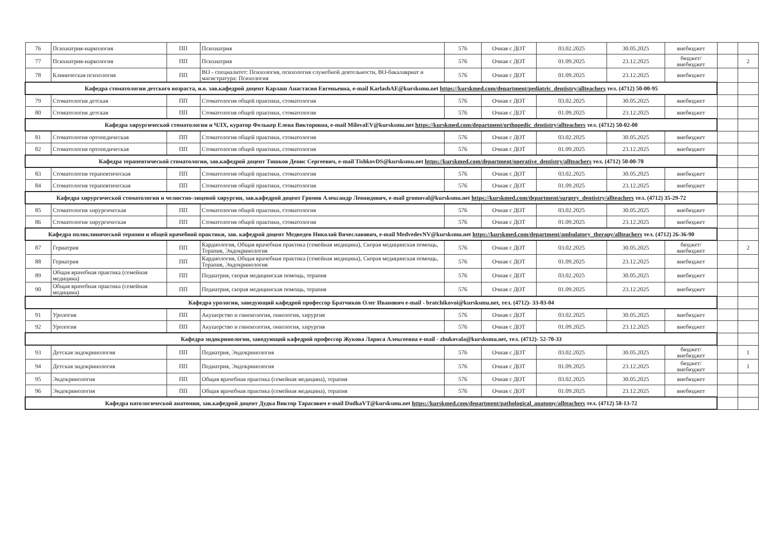| 76 | Психиатрия-наркология | ПП | Психиатрия | 576 | Очная с ДОТ | 03.02.2025 | 30.05.2025 | внебюджет | | |
| 77 | Психиатрия-наркология | ПП | Психиатрия | 576 | Очная с ДОТ | 01.09.2025 | 23.12.2025 | бюджет/ внебюджет | | 2 |
| 78 | Клиническая психология | ПП | ВО - специалитет: Психология, психология служебной деятельности, ВО-бакалавриат и магистратура: Психология | 576 | Очная с ДОТ | 01.09.2025 | 23.12.2025 | внебюджет | | |
| Кафедра стоматологии детского возраста, и.о. зав.кафедрой доцент Карлаш Анастасия Евгеньевна, e-mail KarlashAE@kursksmu.net https://kurskmed.com/department/pediatric_dentistry/allteachers тел. (4712) 50-00-95 | | | | | | | | | | |
| 79 | Стоматология детская | ПП | Стоматология общей практики, стоматология | 576 | Очная с ДОТ | 03.02.2025 | 30.05.2025 | внебюджет | | |
| 80 | Стоматология детская | ПП | Стоматология общей практики, стоматология | 576 | Очная с ДОТ | 01.09.2025 | 23.12.2025 | внебюджет | | |
| Кафедра хирургической стоматологии и ЧЛХ, куратор Фелькер Елена Викторовна, e-mail MilovaEV@kursksmu.net https://kurskmed.com/department/orthopedic_dentistry/allteachers тел. (4712) 50-02-00 | | | | | | | | | | |
| 81 | Стоматология ортопедическая | ПП | Стоматология общей практики, стоматология | 576 | Очная с ДОТ | 03.02.2025 | 30.05.2025 | внебюджет | | |
| 82 | Стоматология ортопедическая | ПП | Стоматология общей практики, стоматология | 576 | Очная с ДОТ | 01.09.2025 | 23.12.2025 | внебюджет | | |
| Кафедра терапевтической стоматологии, зав.кафедрой доцент Тишков Денис Сергеевич, e-mail TishkovDS@kursksmu.net https://kurskmed.com/department/operative_dentistry/allteachers тел. (4712) 50-00-78 | | | | | | | | | | |
| 83 | Стоматология терапевтическая | ПП | Стоматология общей практики, стоматология | 576 | Очная с ДОТ | 03.02.2025 | 30.05.2025 | внебюджет | | |
| 84 | Стоматология терапевтическая | ПП | Стоматология общей практики, стоматология | 576 | Очная с ДОТ | 01.09.2025 | 23.12.2025 | внебюджет | | |
| Кафедра хирургической стоматологии и челюстно-лицевой хирургии, зав.кафедрой доцент Громов Александр Леонидович, e-mail gromoval@kursksmu.net https://kurskmed.com/department/surgery_dentistry/allteachers тел. (4712) 35-29-72 | | | | | | | | | | |
| 85 | Стоматология хирургическая | ПП | Стоматология общей практики, стоматология | 576 | Очная с ДОТ | 03.02.2025 | 30.05.2025 | внебюджет | | |
| 86 | Стоматология хирургическая | ПП | Стоматология общей практики, стоматология | 576 | Очная с ДОТ | 01.09.2025 | 23.12.2025 | внебюджет | | |
| Кафедра поликлинической терапии и общей врачебной практики, зав. кафедрой доцент Медведев Николай Вячеславович, e-mail MedvedevNV@kursksmu.net https://kurskmed.com/department/ambulatory_therapy/allteachers тел. (4712) 26-36-90 | | | | | | | | | | |
| 87 | Гериатрия | ПП | Кардиология, Общая врачебная практика (семейная медицина), Скорая медицинская помощь, Терапия, Эндокринология | 576 | Очная с ДОТ | 03.02.2025 | 30.05.2025 | бюджет/ внебюджет | | 2 |
| 88 | Гериатрия | ПП | Кардиология, Общая врачебная практика (семейная медицина), Скорая медицинская помощь, Терапия, Эндокринология | 576 | Очная с ДОТ | 01.09.2025 | 23.12.2025 | внебюджет | | |
| 89 | Общая врачебная практика (семейная медицина) | ПП | Педиатрия, скорая медицинская помощь, терапия | 576 | Очная с ДОТ | 03.02.2025 | 30.05.2025 | внебюджет | | |
| 90 | Общая врачебная практика (семейная медицина) | ПП | Педиатрия, скорая медицинская помощь, терапия | 576 | Очная с ДОТ | 01.09.2025 | 23.12.2025 | внебюджет | | |
| Кафедра урологии, заведующий кафедрой профессор Братчиков Олег Иванович e-mail - bratchikovoi@kursksmu.net, тел. (4712)- 33-03-04 | | | | | | | | | | |
| 91 | Урология | ПП | Акушерство и гинекология, онкология, хирургия | 576 | Очная с ДОТ | 03.02.2025 | 30.05.2025 | внебюджет | | |
| 92 | Урология | ПП | Акушерство и гинекология, онкология, хирургия | 576 | Очная с ДОТ | 01.09.2025 | 23.12.2025 | внебюджет | | |
| Кафедра эндокринологии, заведующий кафедрой профессор Жукова Лариса Алексеевна e-mail - zhukovala@kursksmu.net, тел. (4712)- 52-70-33 | | | | | | | | | | |
| 93 | Детская эндокринология | ПП | Педиатрия, Эндокринология | 576 | Очная с ДОТ | 03.02.2025 | 30.05.2025 | бюджет/ внебюджет | | 1 |
| 94 | Детская эндокринология | ПП | Педиатрия, Эндокринология | 576 | Очная с ДОТ | 01.09.2025 | 23.12.2025 | бюджет/ внебюджет | | 1 |
| 95 | Эндокринология | ПП | Общая врачебная практика (семейная медицина), терапия | 576 | Очная с ДОТ | 03.02.2025 | 30.05.2025 | внебюджет | | |
| 96 | Эндокринология | ПП | Общая врачебная практика (семейная медицина), терапия | 576 | Очная с ДОТ | 01.09.2025 | 23.12.2025 | внебюджет | | |
| Кафедра патологической анатомии, зав.кафедрой доцент Дудка Виктор Тарасович e-mail DudkaVT@kursksmu.net https://kurskmed.com/department/pathological_anatomy/allteachers тел. (4712) 58-13-72 | | | | | | | | | | |